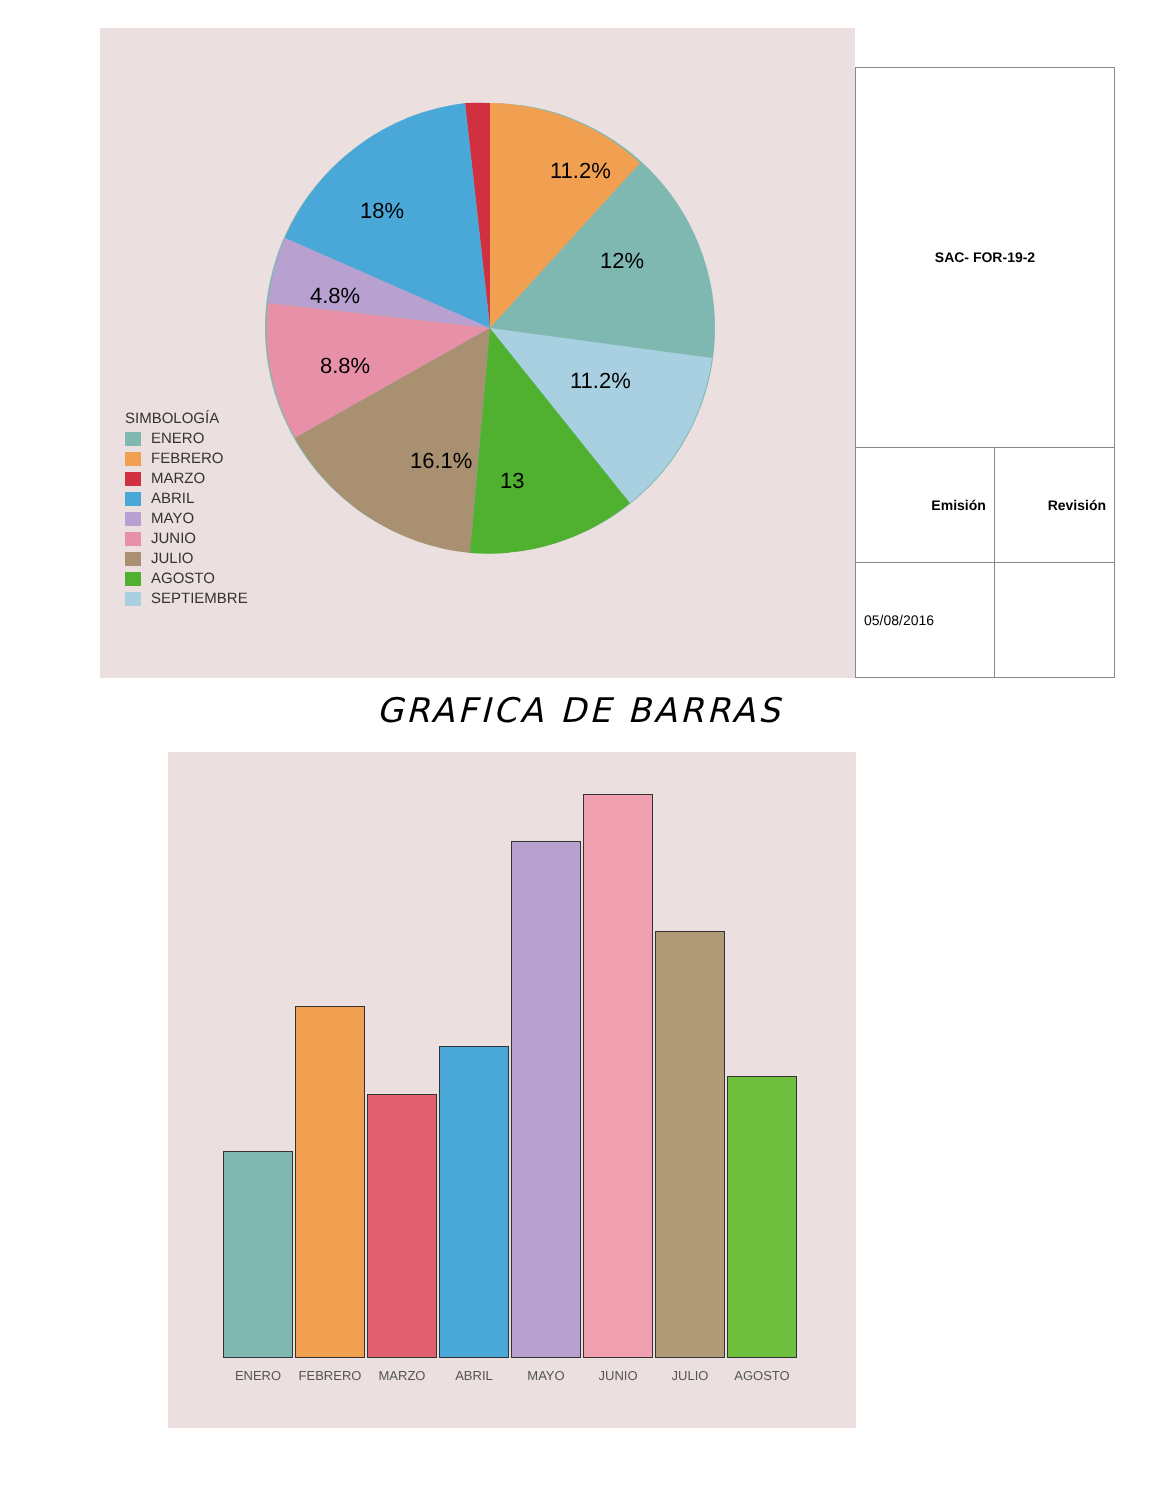11.2%
12%
18%
4.8%
8.8%
11.2%
16.1%
13
SIMBOLOGÍA
ENERO
FEBRERO
MARZO
ABRIL
MAYO
JUNIO
JULIO
AGOSTO
SEPTIEMBRE
| SAC- FOR-19-2 | |
| Emisión | Revisión |
| 05/08/2016 | |
GRAFICA DE BARRAS
ENERO FEBRERO MARZO ABRIL MAYO JUNIO JULIO AGOSTO